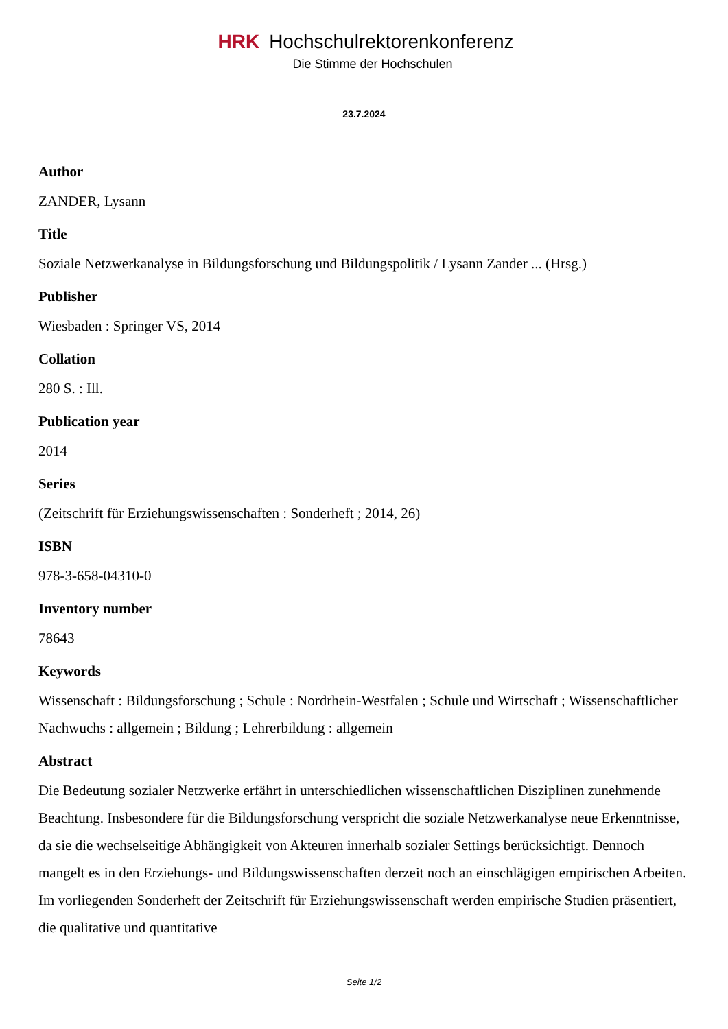HRK Hochschulrektorenkonferenz
Die Stimme der Hochschulen
23.7.2024
Author
ZANDER, Lysann
Title
Soziale Netzwerkanalyse in Bildungsforschung und Bildungspolitik / Lysann Zander ... (Hrsg.)
Publisher
Wiesbaden : Springer VS, 2014
Collation
280 S. : Ill.
Publication year
2014
Series
(Zeitschrift für Erziehungswissenschaften : Sonderheft ; 2014, 26)
ISBN
978-3-658-04310-0
Inventory number
78643
Keywords
Wissenschaft : Bildungsforschung ; Schule : Nordrhein-Westfalen ; Schule und Wirtschaft ; Wissenschaftlicher Nachwuchs : allgemein ; Bildung ; Lehrerbildung : allgemein
Abstract
Die Bedeutung sozialer Netzwerke erfährt in unterschiedlichen wissenschaftlichen Disziplinen zunehmende Beachtung. Insbesondere für die Bildungsforschung verspricht die soziale Netzwerkanalyse neue Erkenntnisse, da sie die wechselseitige Abhängigkeit von Akteuren innerhalb sozialer Settings berücksichtigt. Dennoch mangelt es in den Erziehungs- und Bildungswissenschaften derzeit noch an einschlägigen empirischen Arbeiten. Im vorliegenden Sonderheft der Zeitschrift für Erziehungswissenschaft werden empirische Studien präsentiert, die qualitative und quantitative
Seite 1/2